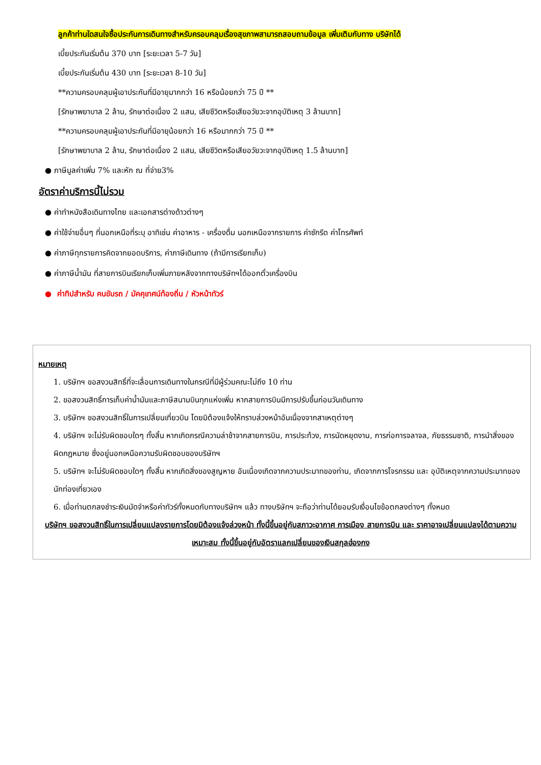ลูกค้าท่านใดสนใจซื้อประกันการเดินทางสำหรับครอบคลุมเรื่องสุขภาพสามารถสอบถามข้อมูล เพิ่มเติมกับทาง บริษัทได้
เบี้ยประกันเริ่มต้น 370 บาท [ระยะเวลา 5-7 วัน]
เบี้ยประกันเริ่มต้น 430 บาท [ระยะเวลา 8-10 วัน]
**ความครอบคลุมผู้เอาประกันที่มีอายุมากกว่า 16 หรือน้อยกว่า 75 ปี **
[รักษาพยาบาล 2 ล้าน, รักษาต่อเนื่อง 2 แสน, เสียชีวิตหรือเสียอวัยวะจากอุบัติเหตุ 3 ล้านบาท]
**ความครอบคลุมผู้เอาประกันที่มีอายุน้อยกว่า 16 หรือมากกว่า 75 ปี **
[รักษาพยาบาล 2 ล้าน, รักษาต่อเนื่อง 2 แสน, เสียชีวิตหรือเสียอวัยวะจากอุบัติเหตุ 1.5 ล้านบาท]
● ภาษีมูลค่าเพิ่ม 7% และหัก ณ ที่จ่าย3%
อัตราค่าบริการนี้ไม่รวม
● ค่าทำหนังสือเดินทางไทย และเอกสารต่างด้าวต่างๆ
● ค่าใช้จ่ายอื่นๆ ที่นอกเหนือที่ระบุ อาทิเช่น ค่าอาหาร - เครื่องดื่ม นอกเหนือจากรายการ ค่าซักรีด ค่าโทรศัพท์
● ค่าภาษีทุกรายการคิดจากยอดบริการ, ค่าภาษีเดินทาง (ถ้ามีการเรียกเก็บ)
● ค่าภาษีน้ำมัน ที่สายการบินเรียกเก็บเพิ่มภายหลังจากทางบริษัทฯได้ออกตั๋วเครื่องบิน
● ค่าทิปสำหรับ คนขับรถ / มัคคุเทศน์ท้องถิ่น / หัวหน้าทัวร์
หมายเหตุ
1. บริษัทฯ ขอสงวนสิทธิ์ที่จะเลื่อนการเดินทางในกรณีที่มีผู้ร่วมคณะไม่ถึง 10 ท่าน
2. ขอสงวนสิทธิ์การเก็บค่าน้ำมันและภาษีสนามบินทุกแห่งเพิ่ม หากสายการบินมีการปรับขึ้นก่อนวันเดินทาง
3. บริษัทฯ ขอสงวนสิทธิ์ในการเปลี่ยนเที่ยวบิน โดยมิต้องแจ้งให้ทราบล่วงหน้าอันเนื่องจากสาเหตุต่างๆ
4. บริษัทฯ จะไม่รับผิดชอบใดๆ ทั้งสิ้น หากเกิดกรณีความล่าช้าจากสายการบิน, การประท้วง, การนัดหยุดงาน, การก่อการจลาจล, ภัยธรรมชาติ, การนำสิ่งของผิดกฎหมาย ซึ่งอยู่นอกเหนือความรับผิดชอบของบริษัทฯ
5. บริษัทฯ จะไม่รับผิดชอบใดๆ ทั้งสิ้น หากเกิดสิ่งของสูญหาย อันเนื่องเกิดจากความประมาทของท่าน, เกิดจากการโจรกรรม และ อุบัติเหตุจากความประมาทของนักท่องเที่ยวเอง
6. เมื่อท่านตกลงชำระเงินมัดจำหรือค่าทัวร์ทั้งหมดกับทางบริษัทฯ แล้ว ทางบริษัทฯ จะถือว่าท่านได้ยอมรับเงื่อนไขข้อตกลงต่างๆ ทั้งหมด
บริษัทฯ ขอสงวนสิทธิ์ในการเปลี่ยนแปลงรายการโดยมิต้องแจ้งล่วงหน้า ทั้งนี้ขึ้นอยู่กับสภาวะอากาศ การเมือง สายการบิน และ ราคาอาจเปลี่ยนแปลงได้ตามความเหมาะสม ทั้งนี้ขึ้นอยู่กับอัตราแลกเปลี่ยนของเงินสกุลฮ่องกง